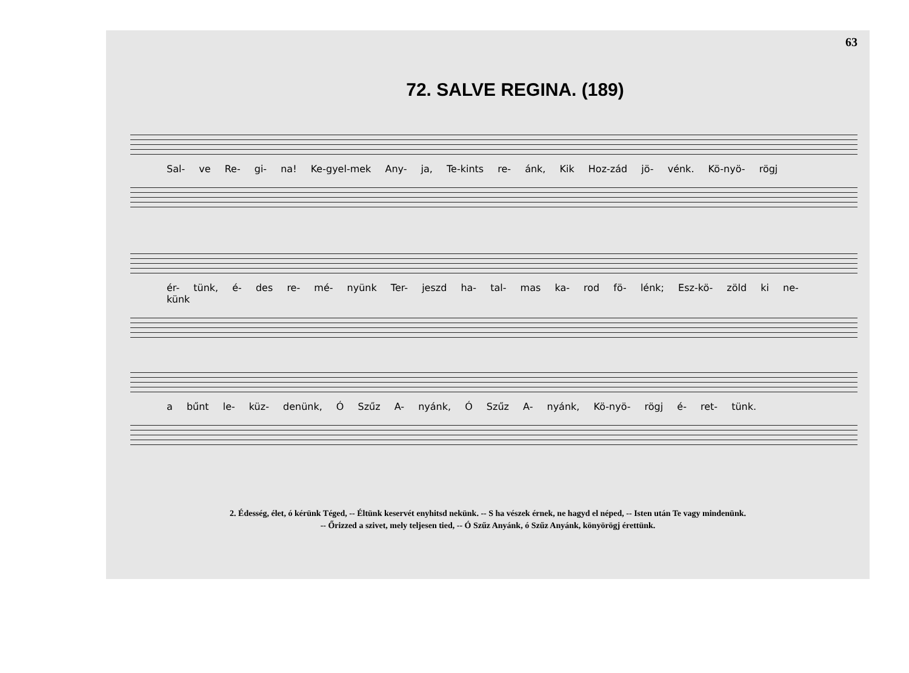63
72. SALVE REGINA. (189)
Sal- ve Re- gi- na! Ke-gyel-mek Any- ja, Te-kints re- ánk, Kik Hoz-zád jö- vénk. Kö-nyö- rögj
ér- tünk, é- des re- mé- nyünk Ter- jeszd ha- tal- mas ka- rod fö- lénk; Esz-kö- zöld ki ne-künk
a bűnt le- küz- denünk, Ó Szűz A- nyánk, Ó Szűz A- nyánk, Kö-nyö- rögj é- ret- tünk.
2. Édesség, élet, ó kérünk Téged, -- Éltünk keservét enyhitsd nekünk. -- S ha vészek érnek, ne hagyd el néped, -- Isten után Te vagy mindenünk.
-- Őrizzed a szivet, mely teljesen tied, -- Ó Szűz Anyánk, ó Szűz Anyánk, könyörögj érettünk.